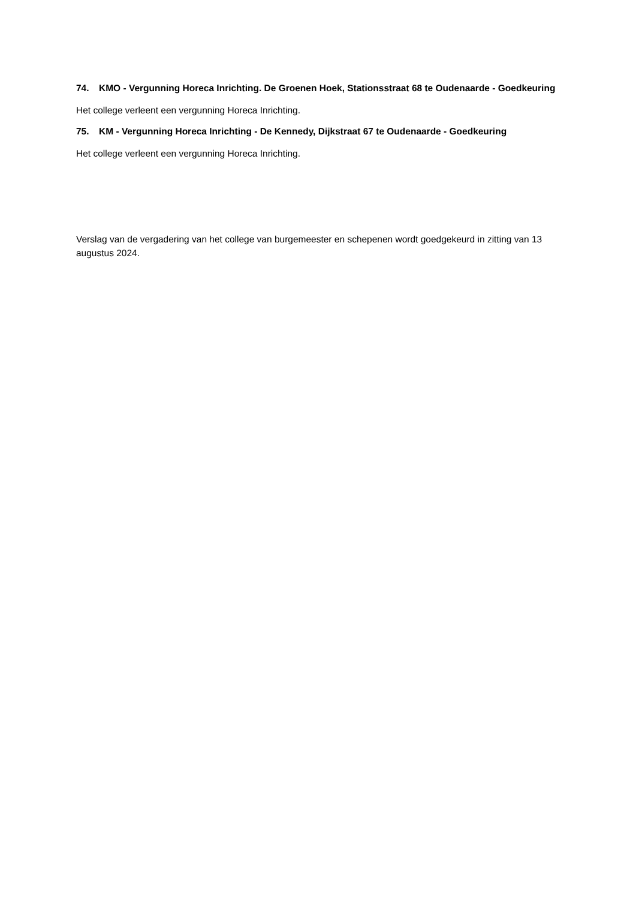74. KMO - Vergunning Horeca Inrichting. De Groenen Hoek, Stationsstraat 68 te Oudenaarde - Goedkeuring
Het college verleent een vergunning Horeca Inrichting.
75. KM - Vergunning Horeca Inrichting - De Kennedy, Dijkstraat 67 te Oudenaarde - Goedkeuring
Het college verleent een vergunning Horeca Inrichting.
Verslag van de vergadering van het college van burgemeester en schepenen wordt goedgekeurd in zitting van 13 augustus 2024.